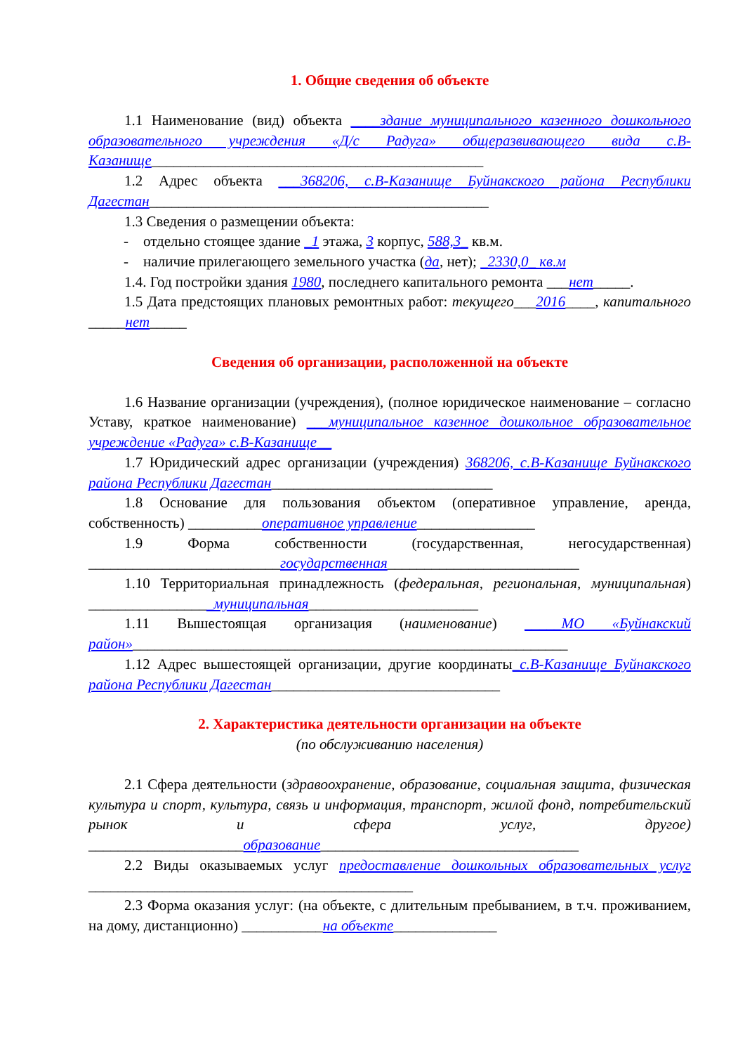1. Общие сведения об объекте
1.1 Наименование (вид) объекта ____здание муниципального казенного дошкольного образовательного учреждения «Д/с Радуга» общеразвивающего вида с.В-Казанище_____________________________________________
1.2 Адрес объекта ___368206, с.В-Казанище Буйнакского района Республики Дагестан______________________________________________
1.3 Сведения о размещении объекта:
- отдельно стоящее здание _1 этажа, 3 корпус, 588,3_ кв.м.
- наличие прилегающего земельного участка (да, нет); _2330,0_ кв.м
1.4. Год постройки здания 1980, последнего капитального ремонта ___нет_____.
1.5 Дата предстоящих плановых ремонтных работ: текущего___2016____, капитального _____нет_____
Сведения об организации, расположенной на объекте
1.6 Название организации (учреждения), (полное юридическое наименование – согласно Уставу, краткое наименование) ___муниципальное казенное дошкольное образовательное учреждение «Радуга» с.В-Казанище__
1.7 Юридический адрес организации (учреждения) 368206, с.В-Казанище Буйнакского района Республики Дагестан______________________________
1.8 Основание для пользования объектом (оперативное управление, аренда, собственность) __________оперативное управление________________
1.9 Форма собственности (государственная, негосударственная) __________________________государственная__________________________
1.10 Территориальная принадлежность (федеральная, региональная, муниципальная) _________________муниципальная_______________________
1.11 Вышестоящая организация (наименование) _____МО «Буйнакский район»___________________________________________________________
1.12 Адрес вышестоящей организации, другие координаты_с.В-Казанище Буйнакского района Республики Дагестан_______________________________
2. Характеристика деятельности организации на объекте
(по обслуживанию населения)
2.1 Сфера деятельности (здравоохранение, образование, социальная защита, физическая культура и спорт, культура, связь и информация, транспорт, жилой фонд, потребительский рынок и сфера услуг, другое) _____________________образование___________________________________
2.2 Виды оказываемых услуг предоставление дошкольных образовательных услуг ____________________________________________
2.3 Форма оказания услуг: (на объекте, с длительным пребыванием, в т.ч. проживанием, на дому, дистанционно) ___________на объекте______________